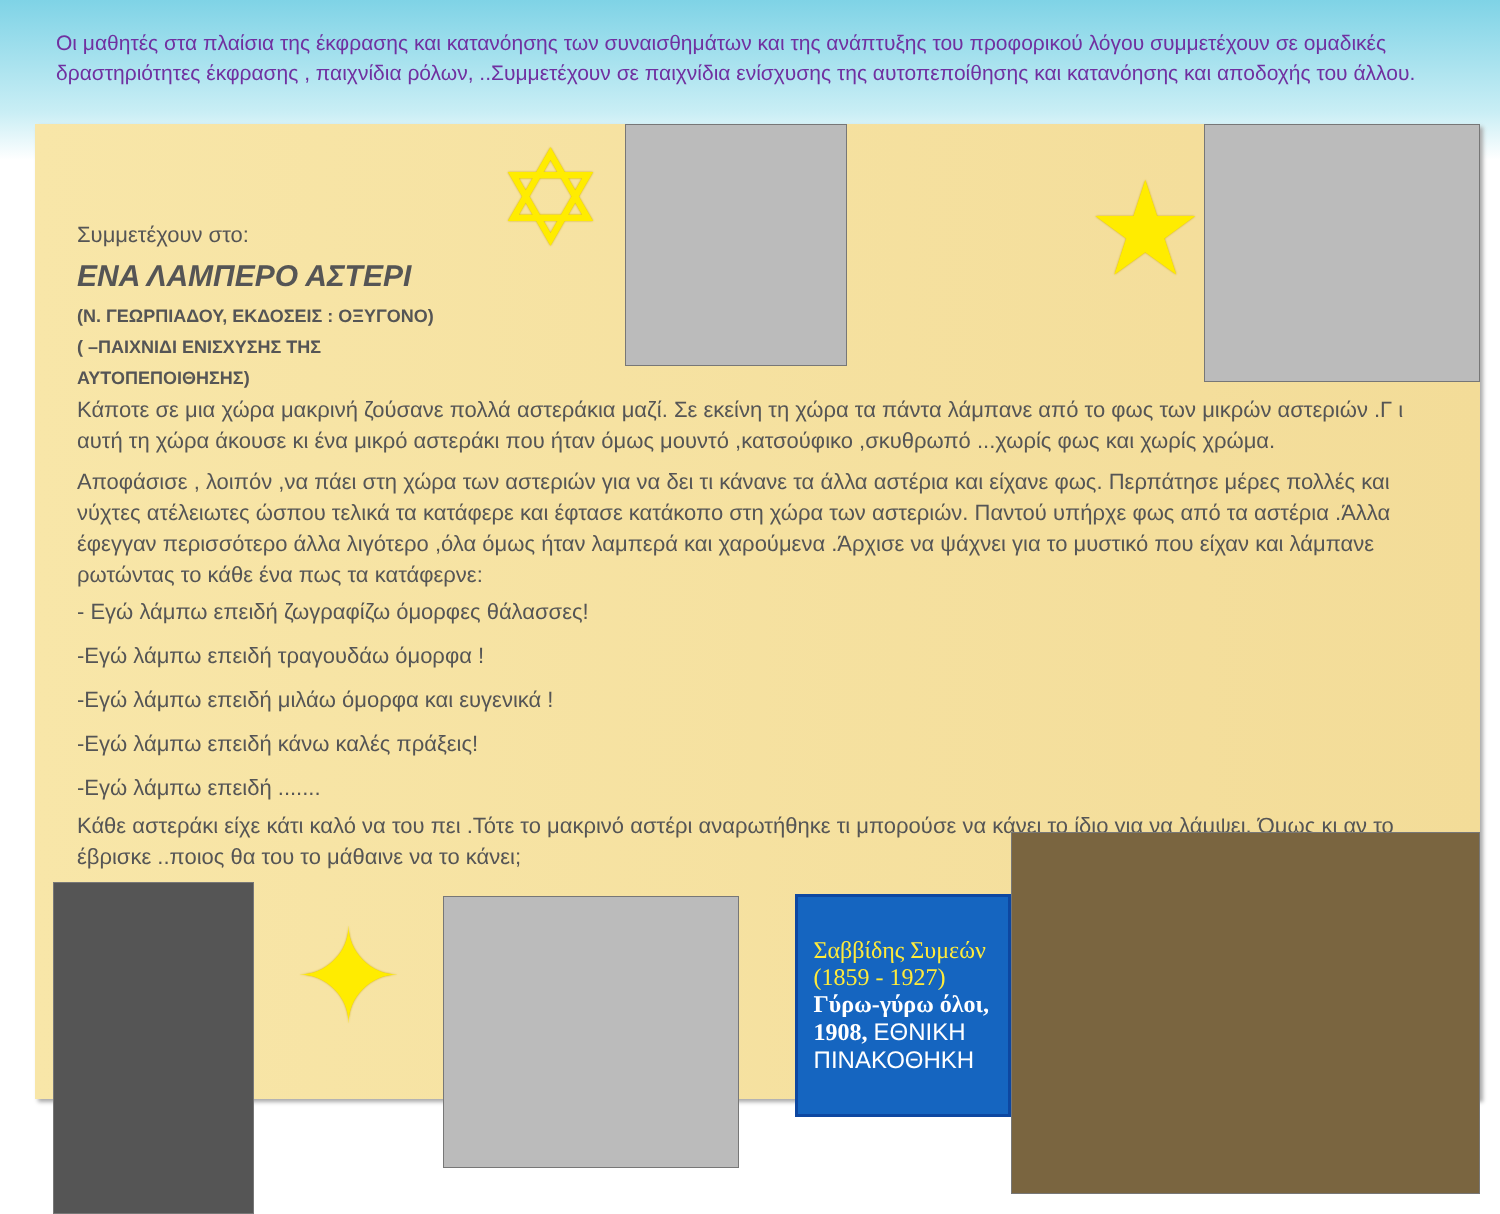Οι μαθητές στα πλαίσια της έκφρασης και κατανόησης των συναισθημάτων και της ανάπτυξης του προφορικού λόγου συμμετέχουν σε ομαδικές δραστηριότητες έκφρασης , παιχνίδια ρόλων, ..Συμμετέχουν σε παιχνίδια ενίσχυσης της αυτοπεποίθησης και κατανόησης και αποδοχής του άλλου.
Συμμετέχουν στο:
ΕΝΑ ΛΑΜΠΕΡΟ ΑΣΤΕΡΙ
(Ν. ΓΕΩΡΠΙΑΔΟΥ, ΕΚΔΟΣΕΙΣ : ΟΞΥΓΟΝΟ)
( –ΠΑΙΧΝΙΔΙ ΕΝΙΣΧΥΣΗΣ ΤΗΣ ΑΥΤΟΠΕΠΟΙΘΗΣΗΣ)
✡
★
Κάποτε σε μια χώρα μακρινή ζούσανε πολλά αστεράκια μαζί. Σε εκείνη τη χώρα τα πάντα λάμπανε από το φως των μικρών αστεριών .Γ ι αυτή τη χώρα άκουσε κι ένα μικρό αστεράκι που ήταν όμως μουντό ,κατσούφικο ,σκυθρωπό ...χωρίς φως και χωρίς χρώμα.
Αποφάσισε , λοιπόν ,να πάει στη χώρα των αστεριών για να δει τι κάνανε τα άλλα αστέρια και είχανε φως. Περπάτησε μέρες πολλές και νύχτες ατέλειωτες ώσπου τελικά τα κατάφερε και έφτασε κατάκοπο στη χώρα των αστεριών. Παντού υπήρχε φως από τα αστέρια .Άλλα έφεγγαν περισσότερο άλλα λιγότερο ,όλα όμως ήταν λαμπερά και χαρούμενα .Άρχισε να ψάχνει για το μυστικό που είχαν και λάμπανε ρωτώντας το κάθε ένα πως τα κατάφερνε:
- Εγώ λάμπω επειδή ζωγραφίζω όμορφες θάλασσες!
-Εγώ λάμπω επειδή τραγουδάω όμορφα !
-Εγώ λάμπω επειδή μιλάω όμορφα και ευγενικά !
-Εγώ λάμπω επειδή κάνω καλές πράξεις!
-Εγώ λάμπω επειδή .......
Κάθε αστεράκι είχε κάτι καλό να του πει .Τότε το μακρινό αστέρι αναρωτήθηκε τι μπορούσε να κάνει το ίδιο για να λάμψει. Όμως κι αν το έβρισκε ..ποιος θα του το μάθαινε να το κάνει;
✦
Σαββίδης Συμεών (1859 - 1927)
Γύρω-γύρω όλοι, 1908, ΕΘΝΙΚΗ ΠΙΝΑΚΟΘΗΚΗ